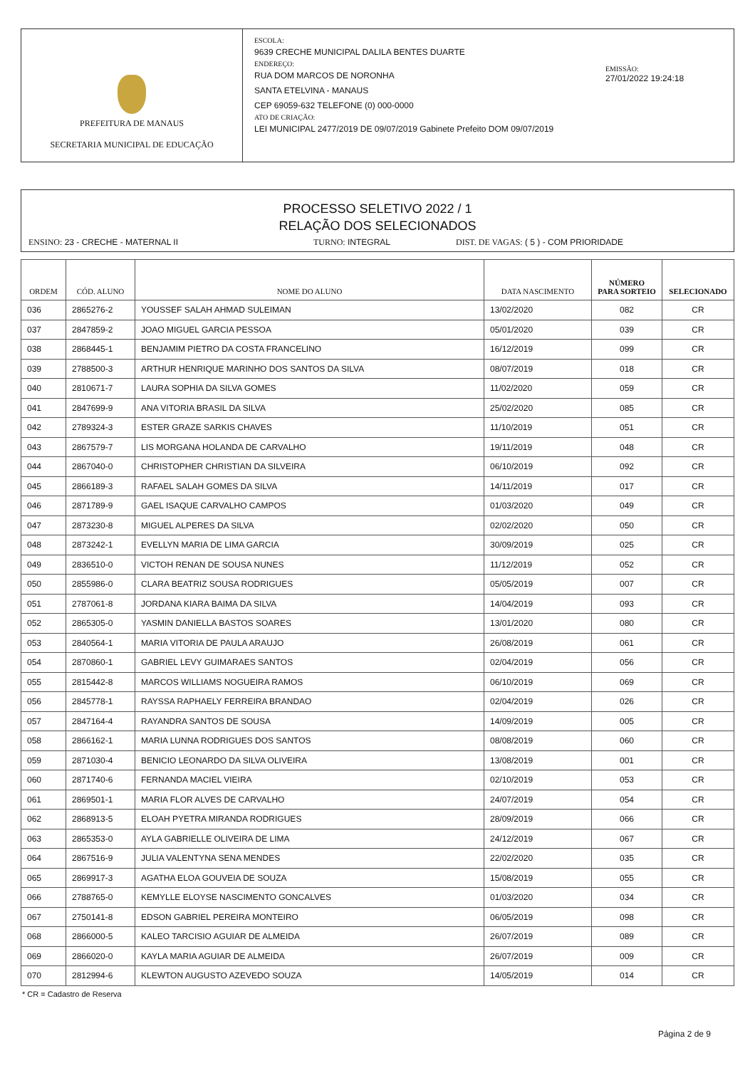PREFEITURA DE MANAUS
SECRETARIA MUNICIPAL DE EDUCAÇÃO
ESCOLA:
9639 CRECHE MUNICIPAL DALILA BENTES DUARTE
ENDEREÇO:
RUA DOM MARCOS DE NORONHA
SANTA ETELVINA - MANAUS
CEP 69059-632 TELEFONE (0) 000-0000
ATO DE CRIAÇÃO:
LEI MUNICIPAL 2477/2019 DE 09/07/2019 Gabinete Prefeito DOM 09/07/2019
EMISSÃO:
27/01/2022 19:24:18
PROCESSO SELETIVO 2022 / 1
RELAÇÃO DOS SELECIONADOS
ENSINO: 23 - CRECHE - MATERNAL II TURNO: INTEGRAL DIST. DE VAGAS: ( 5 ) - COM PRIORIDADE
| ORDEM | CÓD. ALUNO | NOME DO ALUNO | DATA NASCIMENTO | NÚMERO PARA SORTEIO | SELECIONADO |
| --- | --- | --- | --- | --- | --- |
| 036 | 2865276-2 | YOUSSEF SALAH AHMAD SULEIMAN | 13/02/2020 | 082 | CR |
| 037 | 2847859-2 | JOAO MIGUEL GARCIA PESSOA | 05/01/2020 | 039 | CR |
| 038 | 2868445-1 | BENJAMIM PIETRO DA COSTA FRANCELINO | 16/12/2019 | 099 | CR |
| 039 | 2788500-3 | ARTHUR HENRIQUE MARINHO DOS SANTOS DA SILVA | 08/07/2019 | 018 | CR |
| 040 | 2810671-7 | LAURA SOPHIA DA SILVA GOMES | 11/02/2020 | 059 | CR |
| 041 | 2847699-9 | ANA VITORIA BRASIL DA SILVA | 25/02/2020 | 085 | CR |
| 042 | 2789324-3 | ESTER GRAZE SARKIS CHAVES | 11/10/2019 | 051 | CR |
| 043 | 2867579-7 | LIS MORGANA HOLANDA DE CARVALHO | 19/11/2019 | 048 | CR |
| 044 | 2867040-0 | CHRISTOPHER CHRISTIAN DA SILVEIRA | 06/10/2019 | 092 | CR |
| 045 | 2866189-3 | RAFAEL SALAH GOMES DA SILVA | 14/11/2019 | 017 | CR |
| 046 | 2871789-9 | GAEL ISAQUE CARVALHO CAMPOS | 01/03/2020 | 049 | CR |
| 047 | 2873230-8 | MIGUEL ALPERES DA SILVA | 02/02/2020 | 050 | CR |
| 048 | 2873242-1 | EVELLYN MARIA DE LIMA GARCIA | 30/09/2019 | 025 | CR |
| 049 | 2836510-0 | VICTOH RENAN DE SOUSA NUNES | 11/12/2019 | 052 | CR |
| 050 | 2855986-0 | CLARA BEATRIZ SOUSA RODRIGUES | 05/05/2019 | 007 | CR |
| 051 | 2787061-8 | JORDANA KIARA BAIMA DA SILVA | 14/04/2019 | 093 | CR |
| 052 | 2865305-0 | YASMIN DANIELLA BASTOS SOARES | 13/01/2020 | 080 | CR |
| 053 | 2840564-1 | MARIA VITORIA DE PAULA ARAUJO | 26/08/2019 | 061 | CR |
| 054 | 2870860-1 | GABRIEL LEVY GUIMARAES SANTOS | 02/04/2019 | 056 | CR |
| 055 | 2815442-8 | MARCOS WILLIAMS NOGUEIRA RAMOS | 06/10/2019 | 069 | CR |
| 056 | 2845778-1 | RAYSSA RAPHAELY FERREIRA BRANDAO | 02/04/2019 | 026 | CR |
| 057 | 2847164-4 | RAYANDRA SANTOS DE SOUSA | 14/09/2019 | 005 | CR |
| 058 | 2866162-1 | MARIA LUNNA RODRIGUES DOS SANTOS | 08/08/2019 | 060 | CR |
| 059 | 2871030-4 | BENICIO LEONARDO DA SILVA OLIVEIRA | 13/08/2019 | 001 | CR |
| 060 | 2871740-6 | FERNANDA MACIEL VIEIRA | 02/10/2019 | 053 | CR |
| 061 | 2869501-1 | MARIA FLOR ALVES DE CARVALHO | 24/07/2019 | 054 | CR |
| 062 | 2868913-5 | ELOAH PYETRA MIRANDA RODRIGUES | 28/09/2019 | 066 | CR |
| 063 | 2865353-0 | AYLA GABRIELLE OLIVEIRA DE LIMA | 24/12/2019 | 067 | CR |
| 064 | 2867516-9 | JULIA VALENTYNA SENA MENDES | 22/02/2020 | 035 | CR |
| 065 | 2869917-3 | AGATHA ELOA GOUVEIA DE SOUZA | 15/08/2019 | 055 | CR |
| 066 | 2788765-0 | KEMYLLE ELOYSE NASCIMENTO GONCALVES | 01/03/2020 | 034 | CR |
| 067 | 2750141-8 | EDSON GABRIEL PEREIRA MONTEIRO | 06/05/2019 | 098 | CR |
| 068 | 2866000-5 | KALEO TARCISIO AGUIAR DE ALMEIDA | 26/07/2019 | 089 | CR |
| 069 | 2866020-0 | KAYLA MARIA AGUIAR DE ALMEIDA | 26/07/2019 | 009 | CR |
| 070 | 2812994-6 | KLEWTON AUGUSTO AZEVEDO SOUZA | 14/05/2019 | 014 | CR |
* CR = Cadastro de Reserva
Página 2 de 9